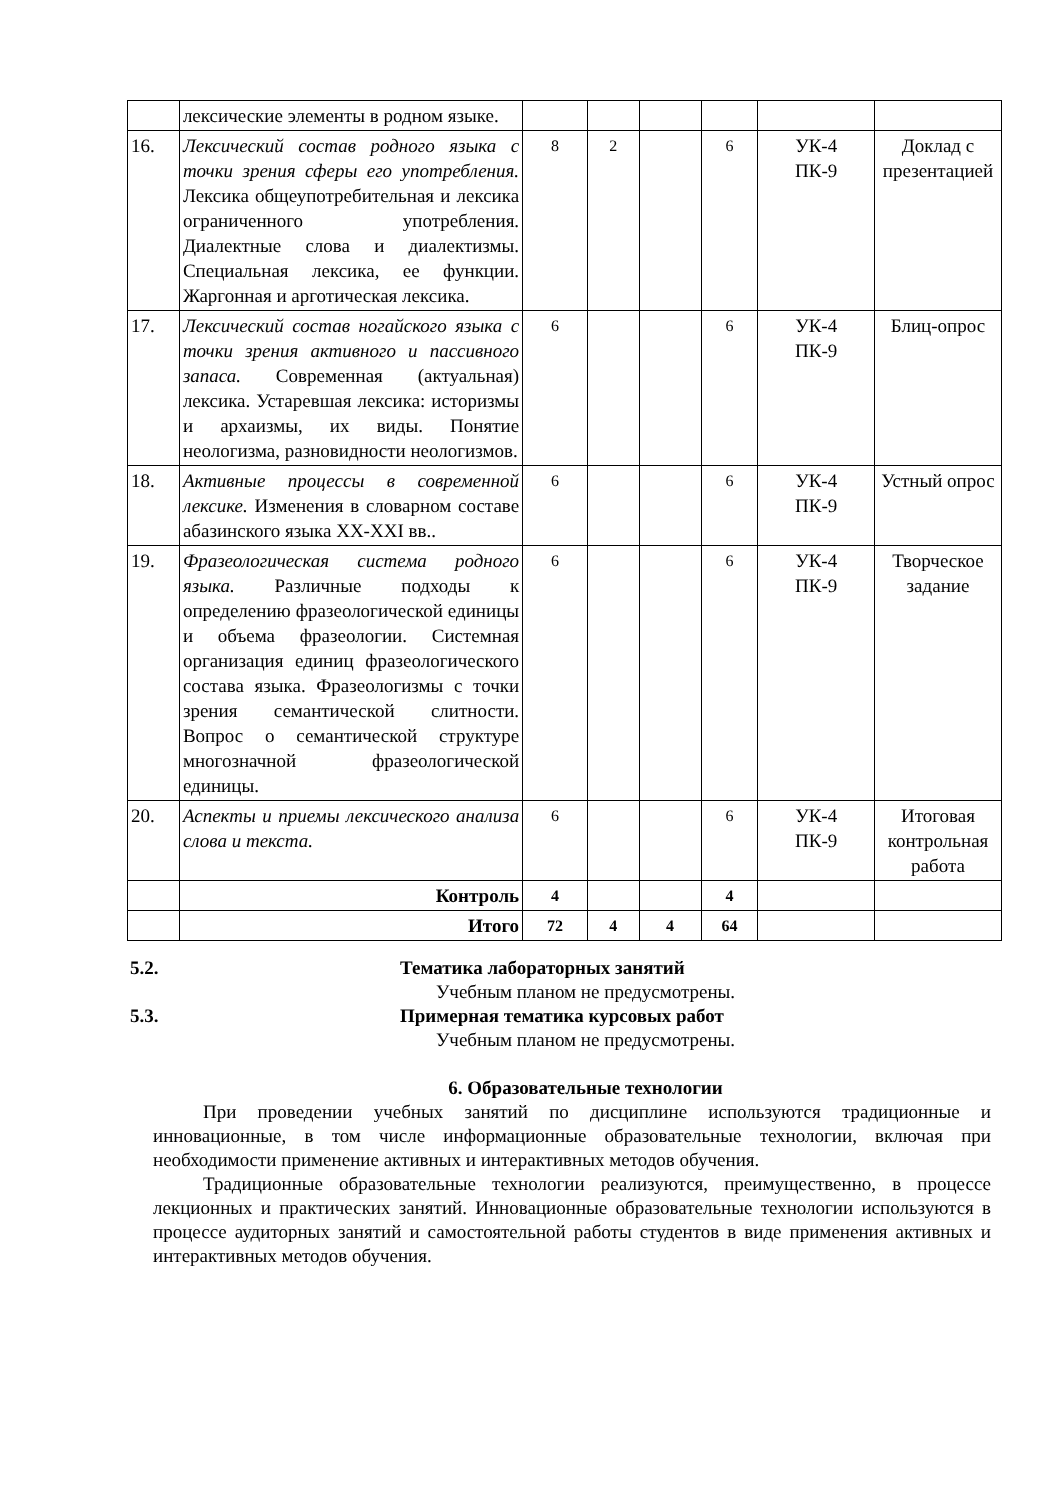| | лексические элементы в родном языке. | | | | | | |
| 16. | Лексический состав родного языка с точки зрения сферы его употребления. Лексика общеупотребительная и лексика ограниченного употребления. Диалектные слова и диалектизмы. Специальная лексика, ее функции. Жаргонная и арготическая лексика. | 8 | 2 | | 6 | УК-4 ПК-9 | Доклад с презентацией |
| 17. | Лексический состав ногайского языка с точки зрения активного и пассивного запаса. Современная (актуальная) лексика. Устаревшая лексика: историзмы и архаизмы, их виды. Понятие неологизма, разновидности неологизмов. | 6 | | | 6 | УК-4 ПК-9 | Блиц-опрос |
| 18. | Активные процессы в современной лексике. Изменения в словарном составе абазинского языка XX-XXI вв.. | 6 | | | 6 | УК-4 ПК-9 | Устный опрос |
| 19. | Фразеологическая система родного языка. Различные подходы к определению фразеологической единицы и объема фразеологии. Системная организация единиц фразеологического состава языка. Фразеологизмы с точки зрения семантической слитности. Вопрос о семантической структуре многозначной фразеологической единицы. | 6 | | | 6 | УК-4 ПК-9 | Творческое задание |
| 20. | Аспекты и приемы лексического анализа слова и текста. | 6 | | | 6 | УК-4 ПК-9 | Итоговая контрольная работа |
| | Контроль | 4 | | | 4 | | |
| | Итого | 72 | 4 | 4 | 64 | | |
5.2. Тематика лабораторных занятий
Учебным планом не предусмотрены.
5.3. Примерная тематика курсовых работ
Учебным планом не предусмотрены.
6. Образовательные технологии
При проведении учебных занятий по дисциплине используются традиционные и инновационные, в том числе информационные образовательные технологии, включая при необходимости применение активных и интерактивных методов обучения.
Традиционные образовательные технологии реализуются, преимущественно, в процессе лекционных и практических занятий. Инновационные образовательные технологии используются в процессе аудиторных занятий и самостоятельной работы студентов в виде применения активных и интерактивных методов обучения.